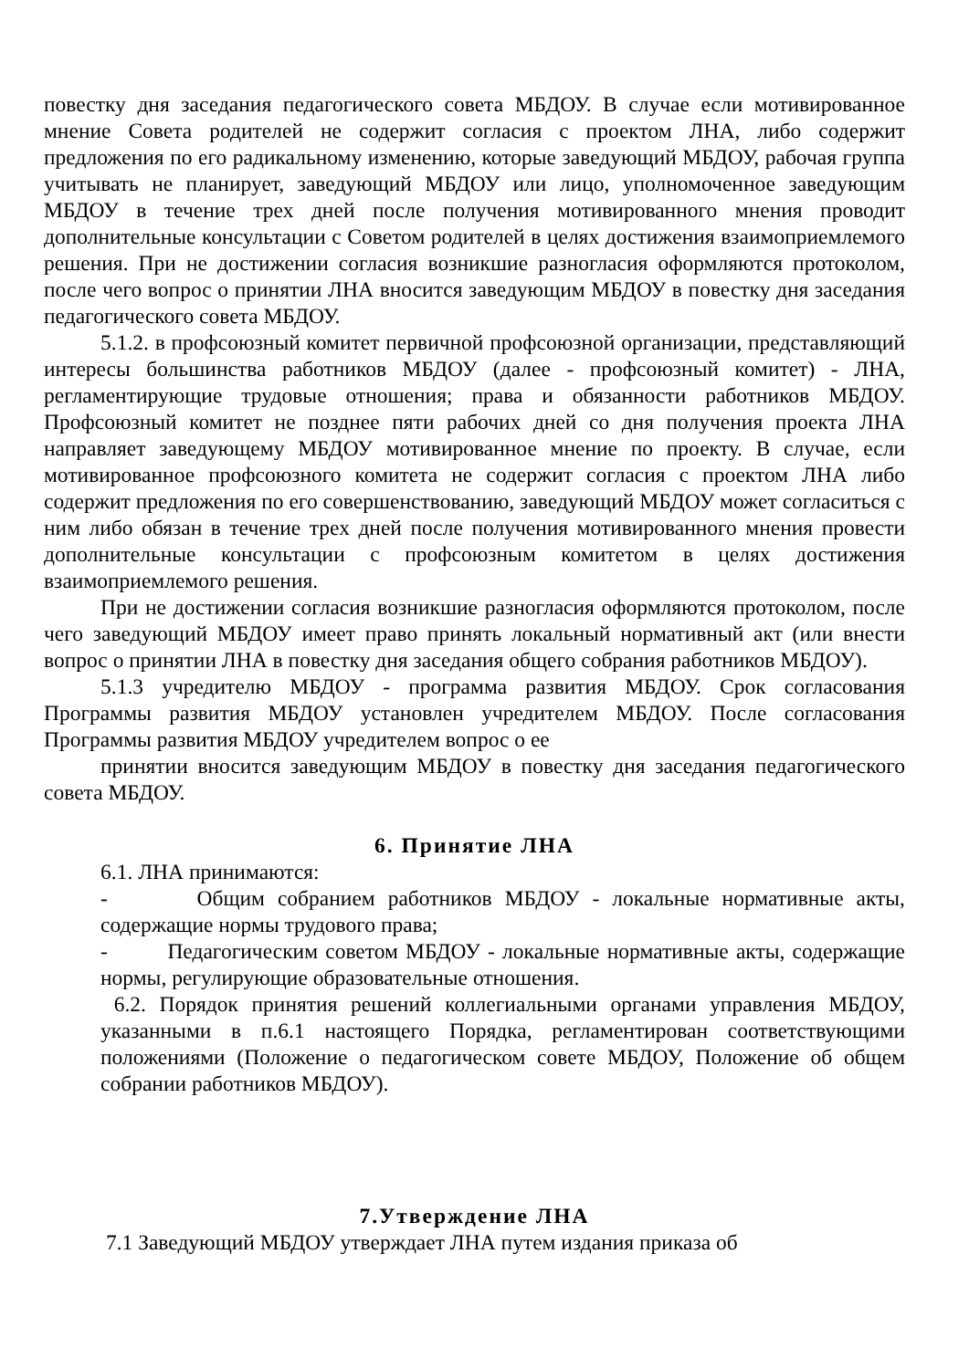повестку дня заседания педагогического совета МБДОУ. В случае если мотивированное мнение Совета родителей не содержит согласия с проектом ЛНА, либо содержит предложения по его радикальному изменению, которые заведующий МБДОУ, рабочая группа учитывать не планирует, заведующий МБДОУ или лицо, уполномоченное заведующим МБДОУ в течение трех дней после получения мотивированного мнения проводит дополнительные консультации с Советом родителей в целях достижения взаимоприемлемого решения. При не достижении согласия возникшие разногласия оформляются протоколом, после чего вопрос о принятии ЛНА вносится заведующим МБДОУ в повестку дня заседания педагогического совета МБДОУ.
5.1.2. в профсоюзный комитет первичной профсоюзной организации, представляющий интересы большинства работников МБДОУ (далее - профсоюзный комитет) - ЛНА, регламентирующие трудовые отношения; права и обязанности работников МБДОУ. Профсоюзный комитет не позднее пяти рабочих дней со дня получения проекта ЛНА направляет заведующему МБДОУ мотивированное мнение по проекту. В случае, если мотивированное профсоюзного комитета не содержит согласия с проектом ЛНА либо содержит предложения по его совершенствованию, заведующий МБДОУ может согласиться с ним либо обязан в течение трех дней после получения мотивированного мнения провести дополнительные консультации с профсоюзным комитетом в целях достижения взаимоприемлемого решения.
При не достижении согласия возникшие разногласия оформляются протоколом, после чего заведующий МБДОУ имеет право принять локальный нормативный акт (или внести вопрос о принятии ЛНА в повестку дня заседания общего собрания работников МБДОУ).
5.1.3 учредителю МБДОУ - программа развития МБДОУ. Срок согласования Программы развития МБДОУ установлен учредителем МБДОУ. После согласования Программы развития МБДОУ учредителем вопрос о ее
принятии вносится заведующим МБДОУ в повестку дня заседания педагогического совета МБДОУ.
6. Принятие ЛНА
6.1. ЛНА принимаются:
- Общим собранием работников МБДОУ - локальные нормативные акты, содержащие нормы трудового права;
- Педагогическим советом МБДОУ - локальные нормативные акты, содержащие нормы, регулирующие образовательные отношения.
6.2. Порядок принятия решений коллегиальными органами управления МБДОУ, указанными в п.6.1 настоящего Порядка, регламентирован соответствующими положениями (Положение о педагогическом совете МБДОУ, Положение об общем собрании работников МБДОУ).
7.Утверждение ЛНА
7.1 Заведующий МБДОУ утверждает ЛНА путем издания приказа об